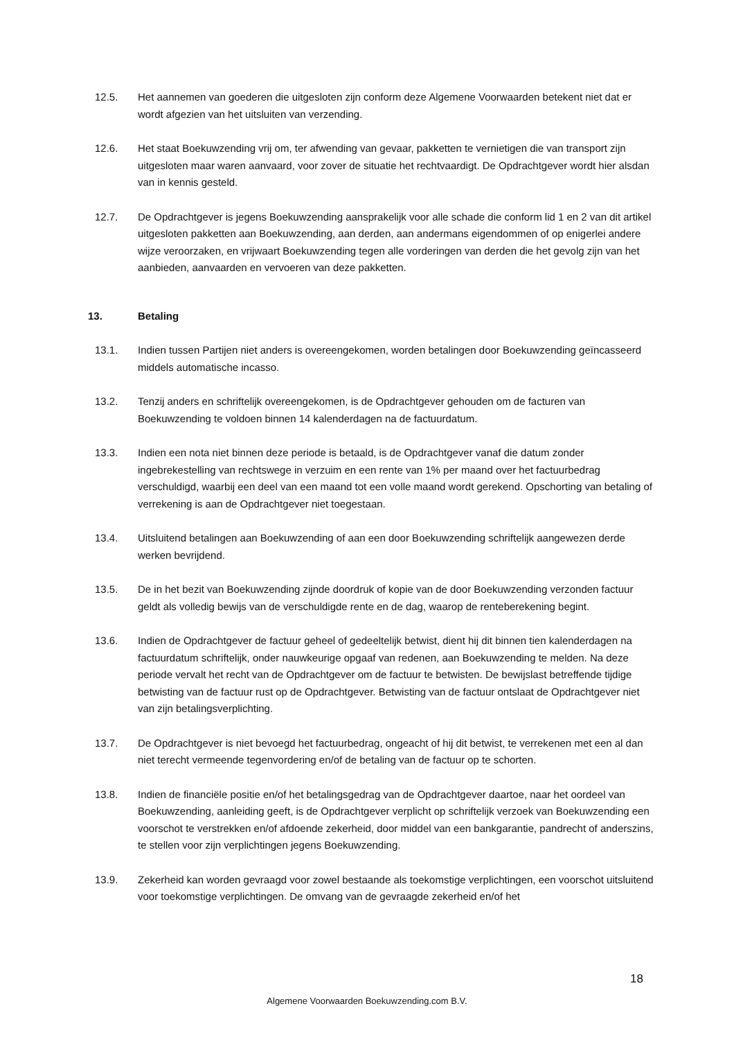12.5. Het aannemen van goederen die uitgesloten zijn conform deze Algemene Voorwaarden betekent niet dat er wordt afgezien van het uitsluiten van verzending.
12.6. Het staat Boekuwzending vrij om, ter afwending van gevaar, pakketten te vernietigen die van transport zijn uitgesloten maar waren aanvaard, voor zover de situatie het rechtvaardigt. De Opdrachtgever wordt hier alsdan van in kennis gesteld.
12.7. De Opdrachtgever is jegens Boekuwzending aansprakelijk voor alle schade die conform lid 1 en 2 van dit artikel uitgesloten pakketten aan Boekuwzending, aan derden, aan andermans eigendommen of op enigerlei andere wijze veroorzaken, en vrijwaart Boekuwzending tegen alle vorderingen van derden die het gevolg zijn van het aanbieden, aanvaarden en vervoeren van deze pakketten.
13. Betaling
13.1. Indien tussen Partijen niet anders is overeengekomen, worden betalingen door Boekuwzending geïncasseerd middels automatische incasso.
13.2. Tenzij anders en schriftelijk overeengekomen, is de Opdrachtgever gehouden om de facturen van Boekuwzending te voldoen binnen 14 kalenderdagen na de factuurdatum.
13.3. Indien een nota niet binnen deze periode is betaald, is de Opdrachtgever vanaf die datum zonder ingebrekestelling van rechtswege in verzuim en een rente van 1% per maand over het factuurbedrag verschuldigd, waarbij een deel van een maand tot een volle maand wordt gerekend. Opschorting van betaling of verrekening is aan de Opdrachtgever niet toegestaan.
13.4. Uitsluitend betalingen aan Boekuwzending of aan een door Boekuwzending schriftelijk aangewezen derde werken bevrijdend.
13.5. De in het bezit van Boekuwzending zijnde doordruk of kopie van de door Boekuwzending verzonden factuur geldt als volledig bewijs van de verschuldigde rente en de dag, waarop de renteberekening begint.
13.6. Indien de Opdrachtgever de factuur geheel of gedeeltelijk betwist, dient hij dit binnen tien kalenderdagen na factuurdatum schriftelijk, onder nauwkeurige opgaaf van redenen, aan Boekuwzending te melden. Na deze periode vervalt het recht van de Opdrachtgever om de factuur te betwisten. De bewijslast betreffende tijdige betwisting van de factuur rust op de Opdrachtgever. Betwisting van de factuur ontslaat de Opdrachtgever niet van zijn betalingsverplichting.
13.7. De Opdrachtgever is niet bevoegd het factuurbedrag, ongeacht of hij dit betwist, te verrekenen met een al dan niet terecht vermeende tegenvordering en/of de betaling van de factuur op te schorten.
13.8. Indien de financiële positie en/of het betalingsgedrag van de Opdrachtgever daartoe, naar het oordeel van Boekuwzending, aanleiding geeft, is de Opdrachtgever verplicht op schriftelijk verzoek van Boekuwzending een voorschot te verstrekken en/of afdoende zekerheid, door middel van een bankgarantie, pandrecht of anderszins, te stellen voor zijn verplichtingen jegens Boekuwzending.
13.9. Zekerheid kan worden gevraagd voor zowel bestaande als toekomstige verplichtingen, een voorschot uitsluitend voor toekomstige verplichtingen. De omvang van de gevraagde zekerheid en/of het
18
Algemene Voorwaarden Boekuwzending.com B.V.